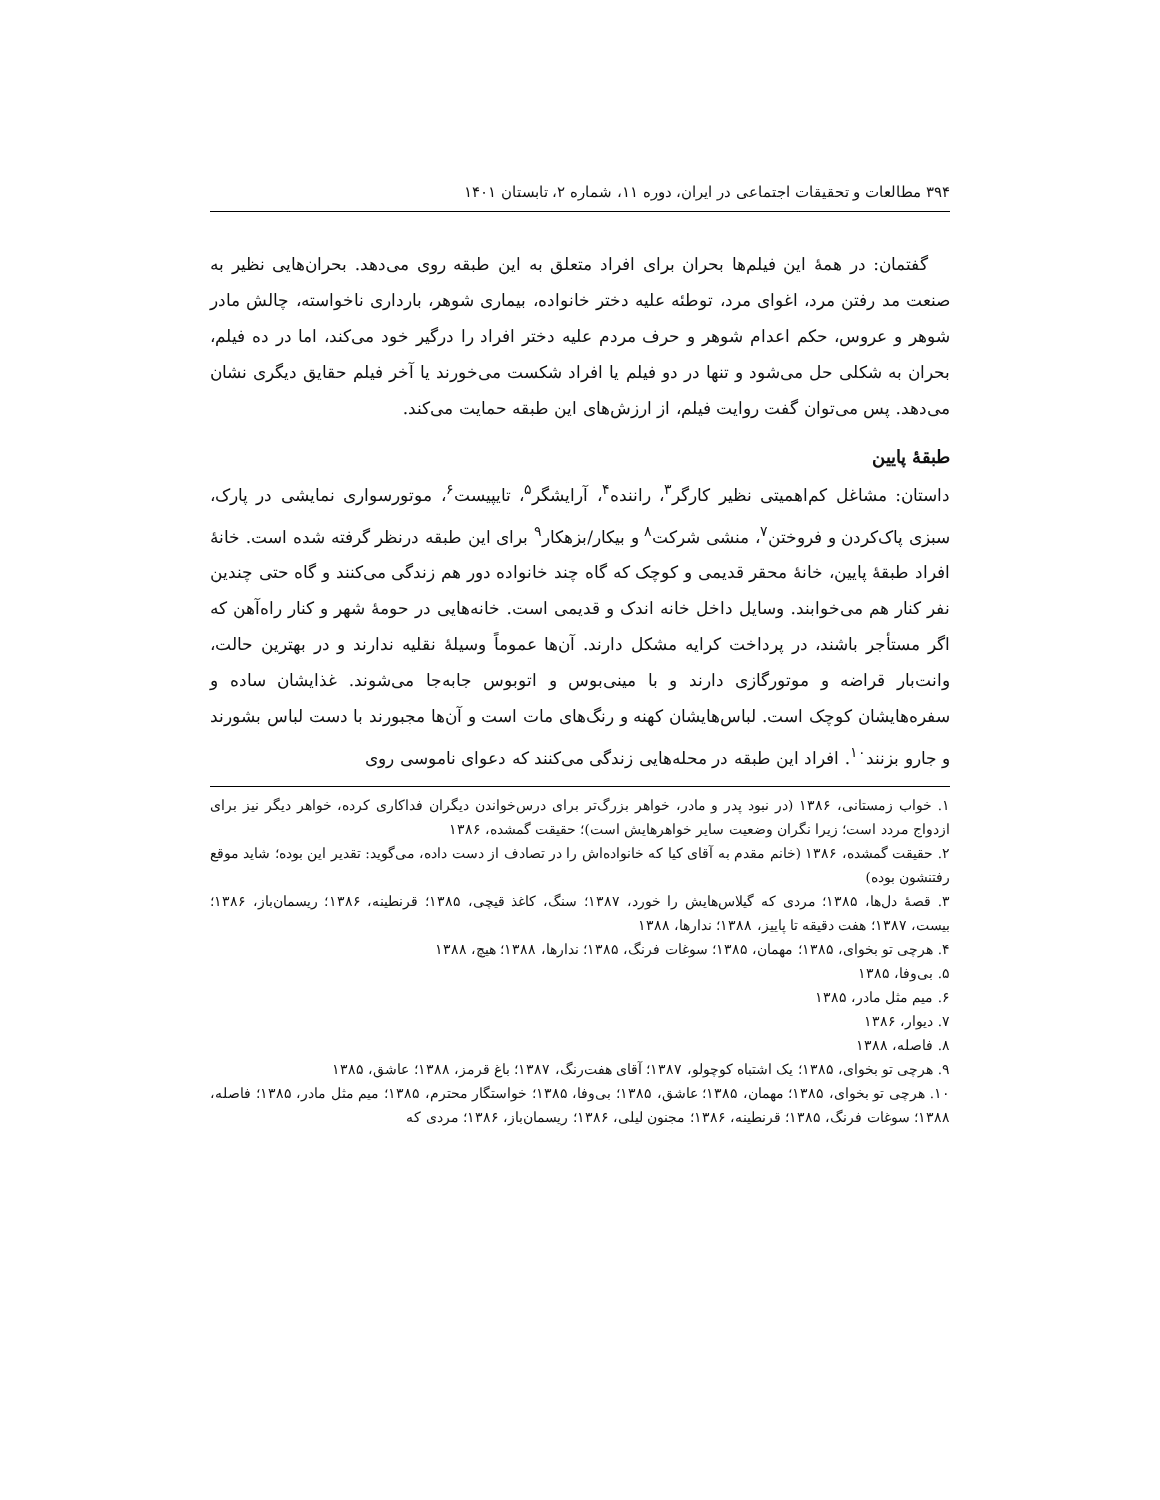۳۹۴ مطالعات و تحقیقات اجتماعی در ایران، دوره ۱۱، شماره ۲، تابستان ۱۴۰۱
گفتمان: در همهٔ این فیلم‌ها بحران برای افراد متعلق به این طبقه روی می‌دهد. بحران‌هایی نظیر به صنعت مد رفتن مرد، اغوای مرد، توطئه علیه دختر خانواده، بیماری شوهر، بارداری ناخواسته، چالش مادر شوهر و عروس، حکم اعدام شوهر و حرف مردم علیه دختر افراد را درگیر خود می‌کند، اما در ده فیلم، بحران به شکلی حل می‌شود و تنها در دو فیلم یا افراد شکست می‌خورند یا آخر فیلم حقایق دیگری نشان می‌دهد. پس می‌توان گفت روایت فیلم، از ارزش‌های این طبقه حمایت می‌کند.
طبقهٔ پایین
داستان: مشاغل کم‌اهمیتی نظیر کارگر<sup>۳</sup>، راننده<sup>۴</sup>، آرایشگر<sup>۵</sup>، تایپیست<sup>۶</sup>، موتورسواری نمایشی در پارک، سبزی پاک‌کردن و فروختن<sup>۷</sup>، منشی شرکت<sup>۸</sup> و بیکار/بزهکار<sup>۹</sup> برای این طبقه درنظر گرفته شده است. خانهٔ افراد طبقهٔ پایین، خانهٔ محقر قدیمی و کوچک که گاه چند خانواده دور هم زندگی می‌کنند و گاه حتی چندین نفر کنار هم می‌خوابند. وسایل داخل خانه اندک و قدیمی است. خانه‌هایی در حومهٔ شهر و کنار راه‌آهن که اگر مستأجر باشند، در پرداخت کرایه مشکل دارند. آن‌ها عموماً وسیلهٔ نقلیه ندارند و در بهترین حالت، وانت‌بار قراضه و موتورگازی دارند و با مینی‌بوس و اتوبوس جابه‌جا می‌شوند. غذایشان ساده و سفره‌هایشان کوچک است. لباس‌هایشان کهنه و رنگ‌های مات است و آن‌ها مجبورند با دست لباس بشورند و جارو بزنند<sup>۱۰</sup>. افراد این طبقه در محله‌هایی زندگی می‌کنند که دعوای ناموسی روی
۱. خواب زمستانی، ۱۳۸۶ (در نبود پدر و مادر، خواهر بزرگ‌تر برای درس‌خواندن دیگران فداکاری کرده، خواهر دیگر نیز برای ازدواج مردد است؛ زیرا نگران وضعیت سایر خواهرهایش است)؛ حقیقت گمشده، ۱۳۸۶
۲. حقیقت گمشده، ۱۳۸۶ (خانم مقدم به آقای کیا که خانواده‌اش را در تصادف از دست داده، می‌گوید: تقدیر این بوده؛ شاید موقع رفتنشون بوده)
۳. قصهٔ دل‌ها، ۱۳۸۵؛ مردی که گیلاس‌هایش را خورد، ۱۳۸۷؛ سنگ، کاغذ قیچی، ۱۳۸۵؛ قرنطینه، ۱۳۸۶؛ ریسمان‌باز، ۱۳۸۶؛ بیست، ۱۳۸۷؛ هفت دقیقه تا پاییز، ۱۳۸۸؛ ندارها، ۱۳۸۸
۴. هرچی تو بخوای، ۱۳۸۵؛ مهمان، ۱۳۸۵؛ سوغات فرنگ، ۱۳۸۵؛ ندارها، ۱۳۸۸؛ هیچ، ۱۳۸۸
۵. بی‌وفا، ۱۳۸۵
۶. میم مثل مادر، ۱۳۸۵
۷. دیوار، ۱۳۸۶
۸. فاصله، ۱۳۸۸
۹. هرچی تو بخوای، ۱۳۸۵؛ یک اشتباه کوچولو، ۱۳۸۷؛ آقای هفت‌رنگ، ۱۳۸۷؛ باغ قرمز، ۱۳۸۸؛ عاشق، ۱۳۸۵
۱۰. هرچی تو بخوای، ۱۳۸۵؛ مهمان، ۱۳۸۵؛ عاشق، ۱۳۸۵؛ بی‌وفا، ۱۳۸۵؛ خواستگار محترم، ۱۳۸۵؛ میم مثل مادر، ۱۳۸۵؛ فاصله، ۱۳۸۸؛ سوغات فرنگ، ۱۳۸۵؛ قرنطینه، ۱۳۸۶؛ مجنون لیلی، ۱۳۸۶؛ ریسمان‌باز، ۱۳۸۶؛ مردی که